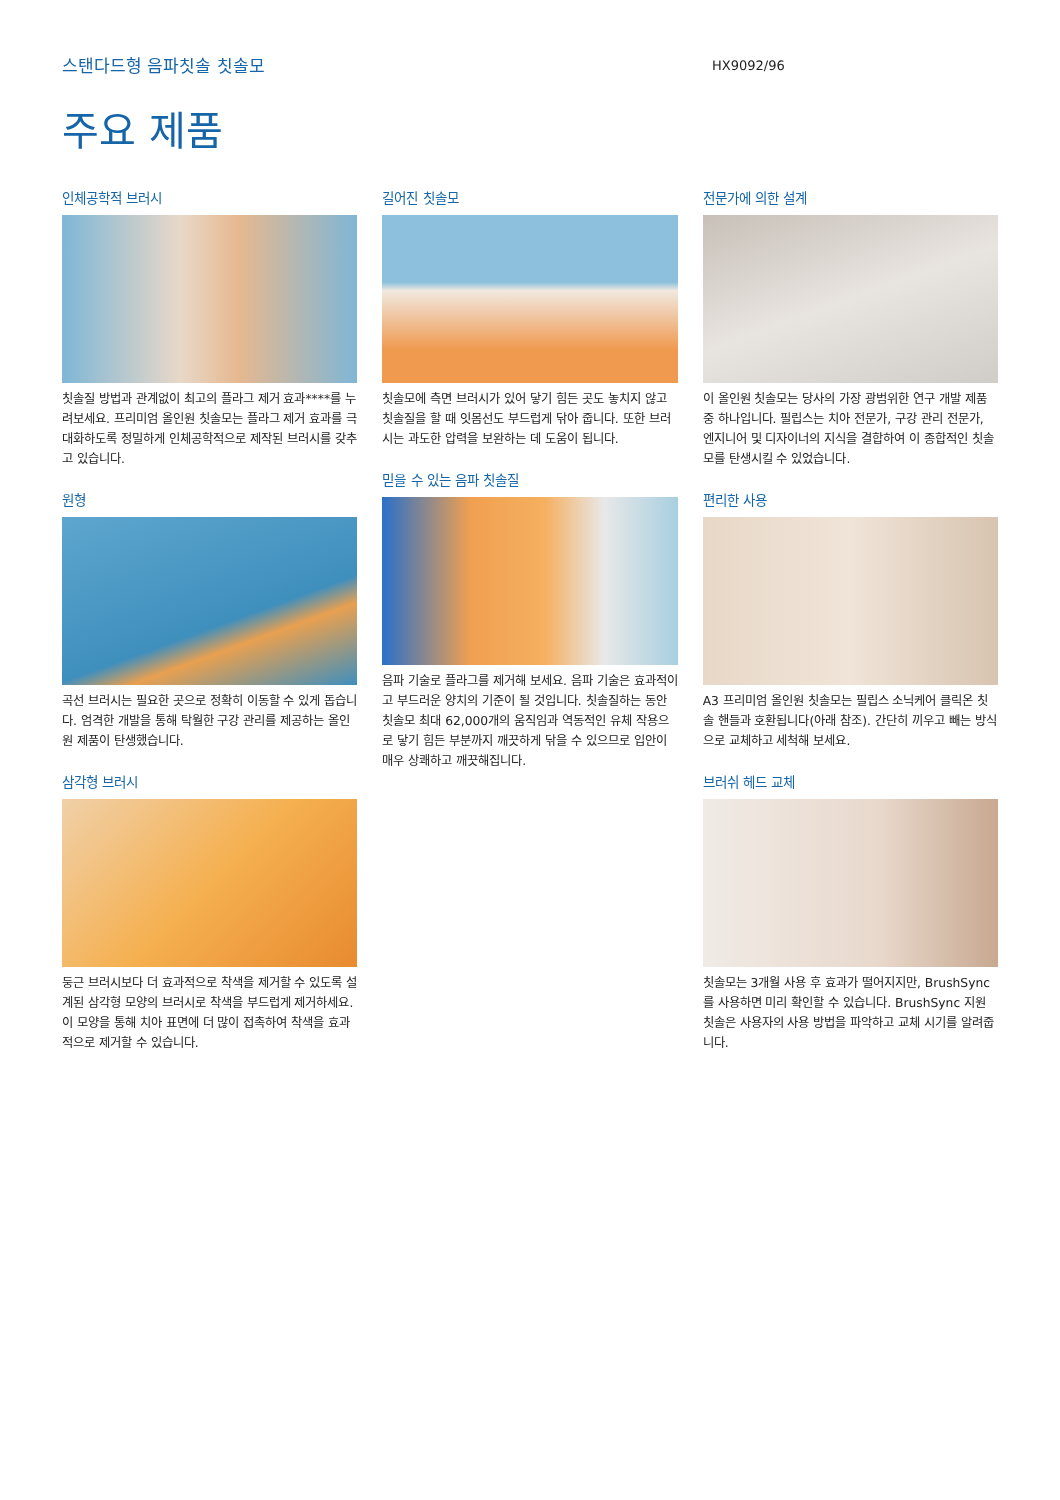스탠다드형 음파칫솔 칫솔모
HX9092/96
주요 제품
인체공학적 브러시
칫솔질 방법과 관계없이 최고의 플라그 제거 효과****를 누려보세요. 프리미엄 올인원 칫솔모는 플라그 제거 효과를 극대화하도록 정밀하게 인체공학적으로 제작된 브러시를 갖추고 있습니다.
원형
곡선 브러시는 필요한 곳으로 정확히 이동할 수 있게 돕습니다. 엄격한 개발을 통해 탁월한 구강 관리를 제공하는 올인원 제품이 탄생했습니다.
삼각형 브러시
둥근 브러시보다 더 효과적으로 착색을 제거할 수 있도록 설계된 삼각형 모양의 브러시로 착색을 부드럽게 제거하세요. 이 모양을 통해 치아 표면에 더 많이 접촉하여 착색을 효과적으로 제거할 수 있습니다.
길어진 칫솔모
칫솔모에 측면 브러시가 있어 닿기 힘든 곳도 놓치지 않고 칫솔질을 할 때 잇몸선도 부드럽게 닦아 줍니다. 또한 브러시는 과도한 압력을 보완하는 데 도움이 됩니다.
믿을 수 있는 음파 칫솔질
음파 기술로 플라그를 제거해 보세요. 음파 기술은 효과적이고 부드러운 양치의 기준이 될 것입니다. 칫솔질하는 동안 칫솔모 최대 62,000개의 움직임과 역동적인 유체 작용으로 닿기 힘든 부분까지 깨끗하게 닦을 수 있으므로 입안이 매우 상쾌하고 깨끗해집니다.
전문가에 의한 설계
이 올인원 칫솔모는 당사의 가장 광범위한 연구 개발 제품 중 하나입니다. 필립스는 치아 전문가, 구강 관리 전문가, 엔지니어 및 디자이너의 지식을 결합하여 이 종합적인 칫솔모를 탄생시킬 수 있었습니다.
편리한 사용
A3 프리미엄 올인원 칫솔모는 필립스 소닉케어 클릭온 칫솔 핸들과 호환됩니다(아래 참조). 간단히 끼우고 빼는 방식으로 교체하고 세척해 보세요.
브러쉬 헤드 교체
칫솔모는 3개월 사용 후 효과가 떨어지지만, BrushSync를 사용하면 미리 확인할 수 있습니다. BrushSync 지원 칫솔은 사용자의 사용 방법을 파악하고 교체 시기를 알려줍니다.